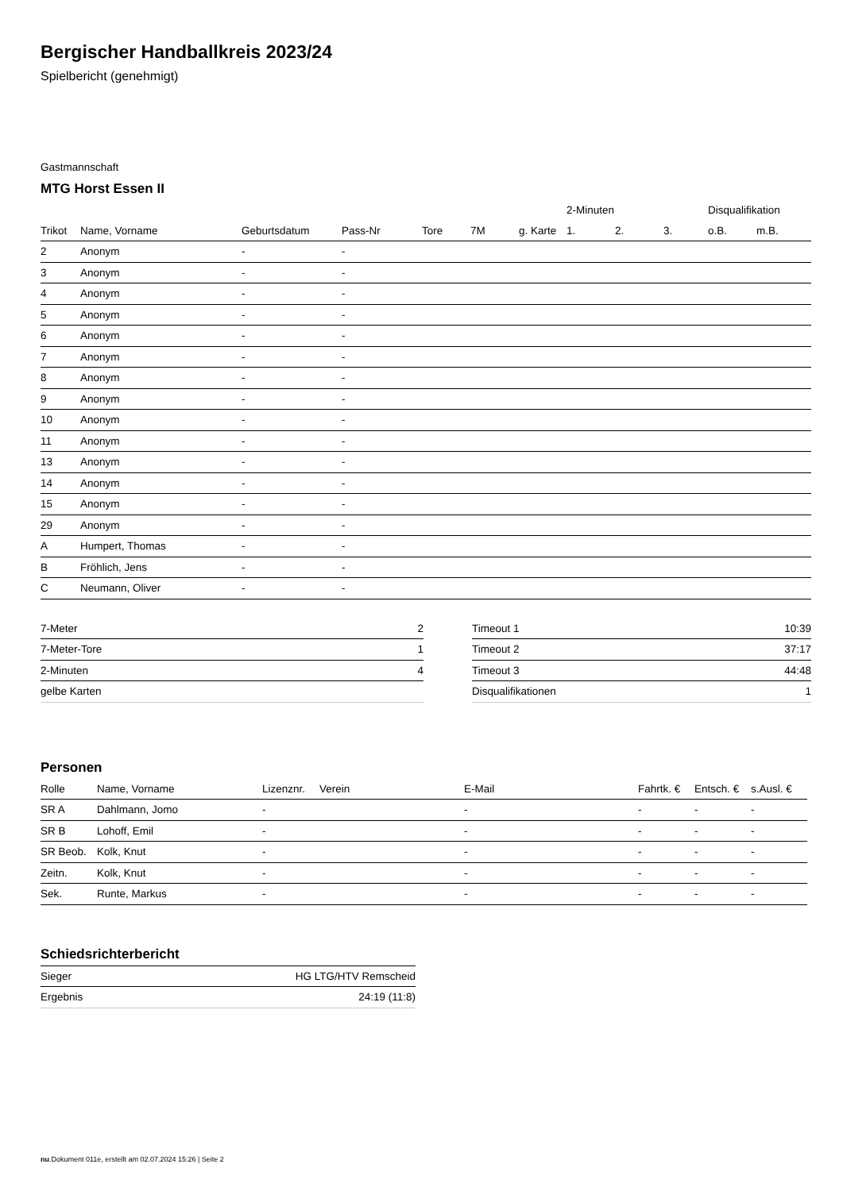Bergischer Handballkreis 2023/24
Spielbericht (genehmigt)
Gastmannschaft
MTG Horst Essen II
| | | | | | | | 2-Minuten | | | Disqualifikation | |
| --- | --- | --- | --- | --- | --- | --- | --- | --- | --- | --- | --- |
| Trikot | Name, Vorname | Geburtsdatum | Pass-Nr | Tore | 7M | g. Karte | 1. | 2. | 3. | o.B. | m.B. |
| 2 | Anonym | - | - | | | | | | | | |
| 3 | Anonym | - | - | | | | | | | | |
| 4 | Anonym | - | - | | | | | | | | |
| 5 | Anonym | - | - | | | | | | | | |
| 6 | Anonym | - | - | | | | | | | | |
| 7 | Anonym | - | - | | | | | | | | |
| 8 | Anonym | - | - | | | | | | | | |
| 9 | Anonym | - | - | | | | | | | | |
| 10 | Anonym | - | - | | | | | | | | |
| 11 | Anonym | - | - | | | | | | | | |
| 13 | Anonym | - | - | | | | | | | | |
| 14 | Anonym | - | - | | | | | | | | |
| 15 | Anonym | - | - | | | | | | | | |
| 29 | Anonym | - | - | | | | | | | | |
| A | Humpert, Thomas | - | - | | | | | | | | |
| B | Fröhlich, Jens | - | - | | | | | | | | |
| C | Neumann, Oliver | - | - | | | | | | | | |
| 7-Meter | 2 |
| 7-Meter-Tore | 1 |
| 2-Minuten | 4 |
| gelbe Karten | |
| Timeout 1 | 10:39 |
| Timeout 2 | 37:17 |
| Timeout 3 | 44:48 |
| Disqualifikationen | 1 |
Personen
| Rolle | Name, Vorname | Lizenznr. | Verein | E-Mail | Fahrtk. € | Entsch. € | s.Ausl. € |
| --- | --- | --- | --- | --- | --- | --- | --- |
| SR A | Dahlmann, Jomo | - | | - | - | - | - |
| SR B | Lohoff, Emil | - | | - | - | - | - |
| SR Beob. | Kolk, Knut | - | | - | - | - | - |
| Zeitn. | Kolk, Knut | - | | - | - | - | - |
| Sek. | Runte, Markus | - | | - | - | - | - |
Schiedsrichterbericht
| Sieger | HG LTG/HTV Remscheid |
| Ergebnis | 24:19 (11:8) |
nu.Dokument 011e, erstellt am 02.07.2024 15:26 | Seite 2